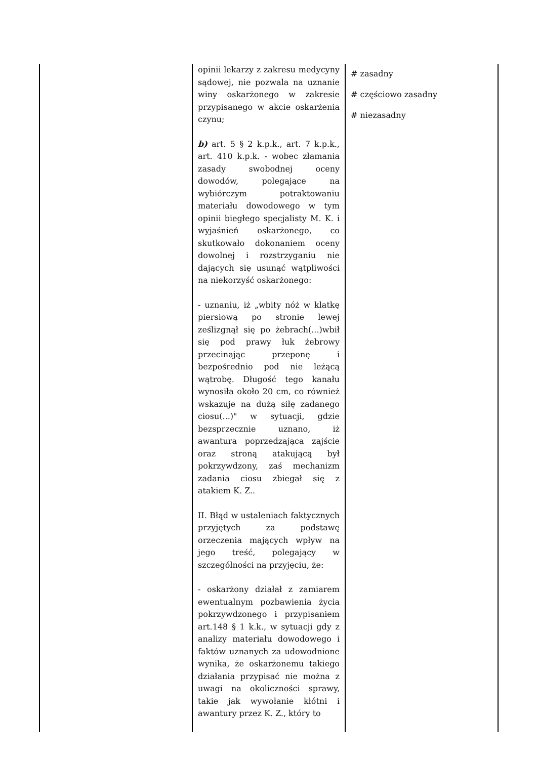| | opinii lekarzy z zakresu medycyny sądowej, nie pozwala na uznanie winy oskarżonego w zakresie przypisanego w akcie oskarżenia czynu; b) art. 5 § 2 k.p.k., art. 7 k.p.k., art. 410 k.p.k. - wobec złamania zasady swobodnej oceny dowodów, polegające na wybiórczym potraktowaniu materiału dowodowego w tym opinii biegłego specjalisty M. K. i wyjaśnień oskarżonego, co skutkowało dokonaniem oceny dowolnej i rozstrzyganiu nie dających się usunąć wątpliwości na niekorzyść oskarżonego: - uznaniu, iż „wbity nóż w klatkę piersiową po stronie lewej ześlizgnął się po żebrach(...)wbił się pod prawy łuk żebrowy przecinając przeponę i bezpośrednio pod nie leżącą wątrobę. Długość tego kanału wynosiła około 20 cm, co również wskazuje na dużą siłę zadanego ciosu(...)" w sytuacji, gdzie bezsprzecznie uznano, iż awantura poprzedzająca zajście oraz stroną atakującą był pokrzywdzony, zaś mechanizm zadania ciosu zbiegał się z atakiem K. Z.. II. Błąd w ustaleniach faktycznych przyjętych za podstawę orzeczenia mających wpływ na jego treść, polegający w szczególności na przyjęciu, że: - oskarżony działał z zamiarem ewentualnym pozbawienia życia pokrzywdzonego i przypisaniem art.148 § 1 k.k., w sytuacji gdy z analizy materiału dowodowego i faktów uznanych za udowodnione wynika, że oskarżonemu takiego działania przypisać nie można z uwagi na okoliczności sprawy, takie jak wywołanie kłótni i awantury przez K. Z., który to | # zasadny # częściowo zasadny # niezasadny |